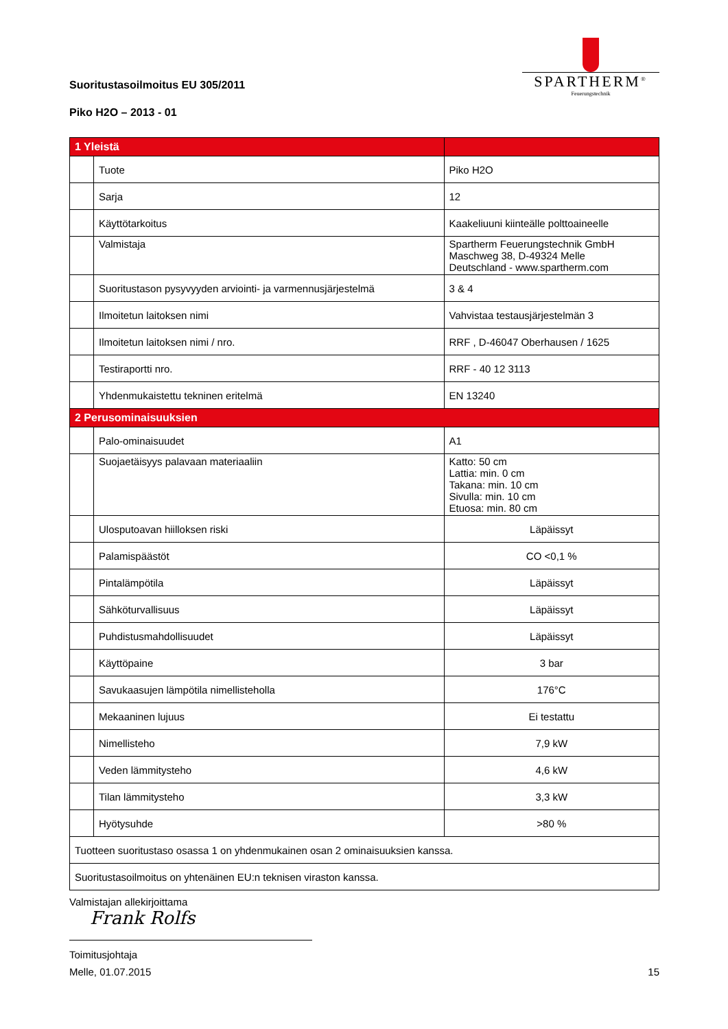Suoritustasoilmoitus EU 305/2011
Piko H2O – 2013 - 01
SPARTHERM<sup>®</sup>
Feuerungstechnik
| 1 Yleistä | | |
| | Tuote | Piko H2O |
| | Sarja | 12 |
| | Käyttötarkoitus | Kaakeliuuni kiinteälle polttoaineelle |
| | Valmistaja | Spartherm Feuerungstechnik GmbH Maschweg 38, D-49324 Melle Deutschland - www.spartherm.com |
| | Suoritustason pysyvyyden arviointi- ja varmennusjärjestelmä | 3 & 4 |
| | Ilmoitetun laitoksen nimi | Vahvistaa testausjärjestelmän 3 |
| | Ilmoitetun laitoksen nimi / nro. | RRF , D-46047 Oberhausen / 1625 |
| | Testiraportti nro. | RRF - 40 12 3113 |
| | Yhdenmukaistettu tekninen eritelmä | EN 13240 |
| 2 Perusominaisuuksien | | |
| | Palo-ominaisuudet | A1 |
| | Suojaetäisyys palavaan materiaaliin | Katto: 50 cm Lattia: min. 0 cm Takana: min. 10 cm Sivulla: min. 10 cm Etuosa: min. 80 cm |
| | Ulosputoavan hiilloksen riski | Läpäissyt |
| | Palamispäästöt | CO <0,1 % |
| | Pintalämpötila | Läpäissyt |
| | Sähköturvallisuus | Läpäissyt |
| | Puhdistusmahdollisuudet | Läpäissyt |
| | Käyttöpaine | 3 bar |
| | Savukaasujen lämpötila nimellisteholla | 176°C |
| | Mekaaninen lujuus | Ei testattu |
| | Nimellisteho | 7,9 kW |
| | Veden lämmitysteho | 4,6 kW |
| | Tilan lämmitysteho | 3,3 kW |
| | Hyötysuhde | >80 % |
| Tuotteen suoritustaso osassa 1 on yhdenmukainen osan 2 ominaisuuksien kanssa. | | |
| Suoritustasoilmoitus on yhtenäinen EU:n teknisen viraston kanssa. | | |
Valmistajan allekirjoittama
Frank Rolfs
Toimitusjohtaja
Melle, 01.07.2015 15